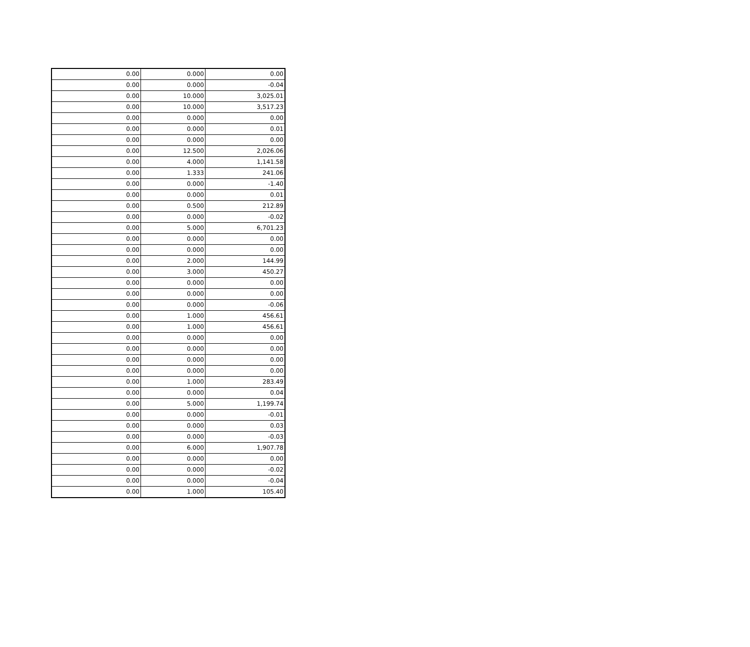| 0.00 | 0.000 | 0.00 |
| 0.00 | 0.000 | -0.04 |
| 0.00 | 10.000 | 3,025.01 |
| 0.00 | 10.000 | 3,517.23 |
| 0.00 | 0.000 | 0.00 |
| 0.00 | 0.000 | 0.01 |
| 0.00 | 0.000 | 0.00 |
| 0.00 | 12.500 | 2,026.06 |
| 0.00 | 4.000 | 1,141.58 |
| 0.00 | 1.333 | 241.06 |
| 0.00 | 0.000 | -1.40 |
| 0.00 | 0.000 | 0.01 |
| 0.00 | 0.500 | 212.89 |
| 0.00 | 0.000 | -0.02 |
| 0.00 | 5.000 | 6,701.23 |
| 0.00 | 0.000 | 0.00 |
| 0.00 | 0.000 | 0.00 |
| 0.00 | 2.000 | 144.99 |
| 0.00 | 3.000 | 450.27 |
| 0.00 | 0.000 | 0.00 |
| 0.00 | 0.000 | 0.00 |
| 0.00 | 0.000 | -0.06 |
| 0.00 | 1.000 | 456.61 |
| 0.00 | 1.000 | 456.61 |
| 0.00 | 0.000 | 0.00 |
| 0.00 | 0.000 | 0.00 |
| 0.00 | 0.000 | 0.00 |
| 0.00 | 0.000 | 0.00 |
| 0.00 | 1.000 | 283.49 |
| 0.00 | 0.000 | 0.04 |
| 0.00 | 5.000 | 1,199.74 |
| 0.00 | 0.000 | -0.01 |
| 0.00 | 0.000 | 0.03 |
| 0.00 | 0.000 | -0.03 |
| 0.00 | 6.000 | 1,907.78 |
| 0.00 | 0.000 | 0.00 |
| 0.00 | 0.000 | -0.02 |
| 0.00 | 0.000 | -0.04 |
| 0.00 | 1.000 | 105.40 |